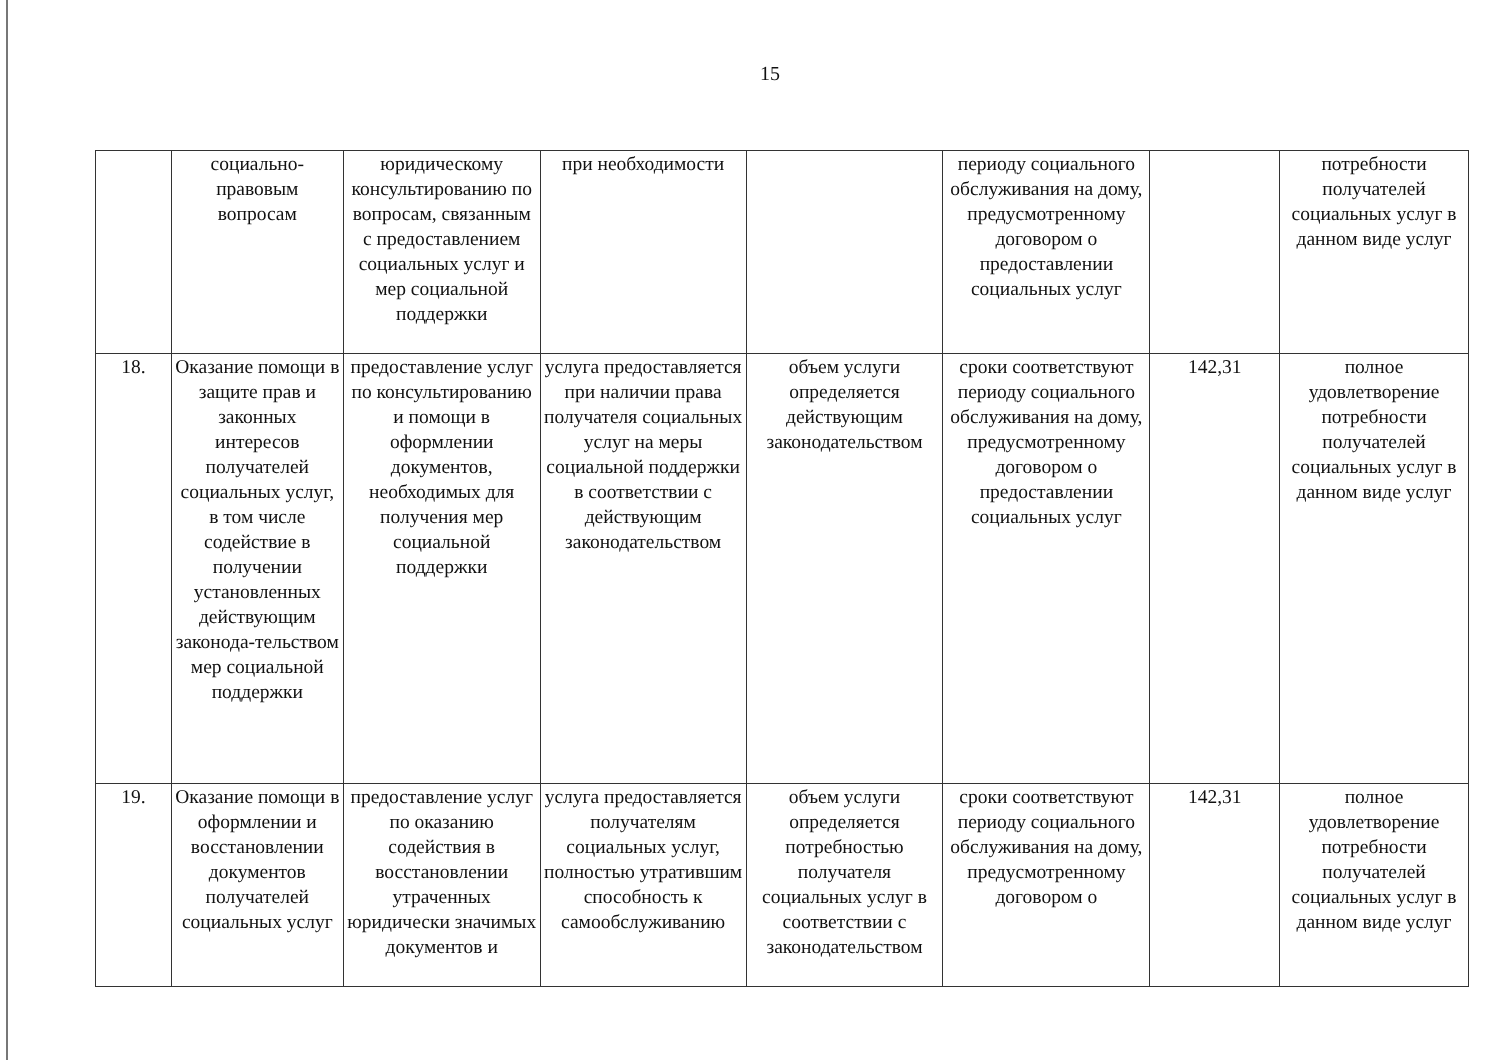15
| | социально-правовым вопросам | юридическому консультированию по вопросам, связанным с предоставлением социальных услуг и мер социальной поддержки | при необходимости | | периоду социального обслуживания на дому, предусмотренному договором о предоставлении социальных услуг | | потребности получателей социальных услуг в данном виде услуг |
| 18. | Оказание помощи в защите прав и законных интересов получателей социальных услуг, в том числе содействие в получении установленных действующим законода-тельством мер социальной поддержки | предоставление услуг по консультированию и помощи в оформлении документов, необходимых для получения мер социальной поддержки | услуга предоставляется при наличии права получателя социальных услуг на меры социальной поддержки в соответствии с действующим законодательством | объем услуги определяется действующим законодательством | сроки соответствуют периоду социального обслуживания на дому, предусмотренному договором о предоставлении социальных услуг | 142,31 | полное удовлетворение потребности получателей социальных услуг в данном виде услуг |
| 19. | Оказание помощи в оформлении и восстановлении документов получателей социальных услуг | предоставление услуг по оказанию содействия в восстановлении утраченных юридически значимых документов и | услуга предоставляется получателям социальных услуг, полностью утратившим способность к самообслуживанию | объем услуги определяется потребностью получателя социальных услуг в соответствии с законодательством | сроки соответствуют периоду социального обслуживания на дому, предусмотренному договором о | 142,31 | полное удовлетворение потребности получателей социальных услуг в данном виде услуг |